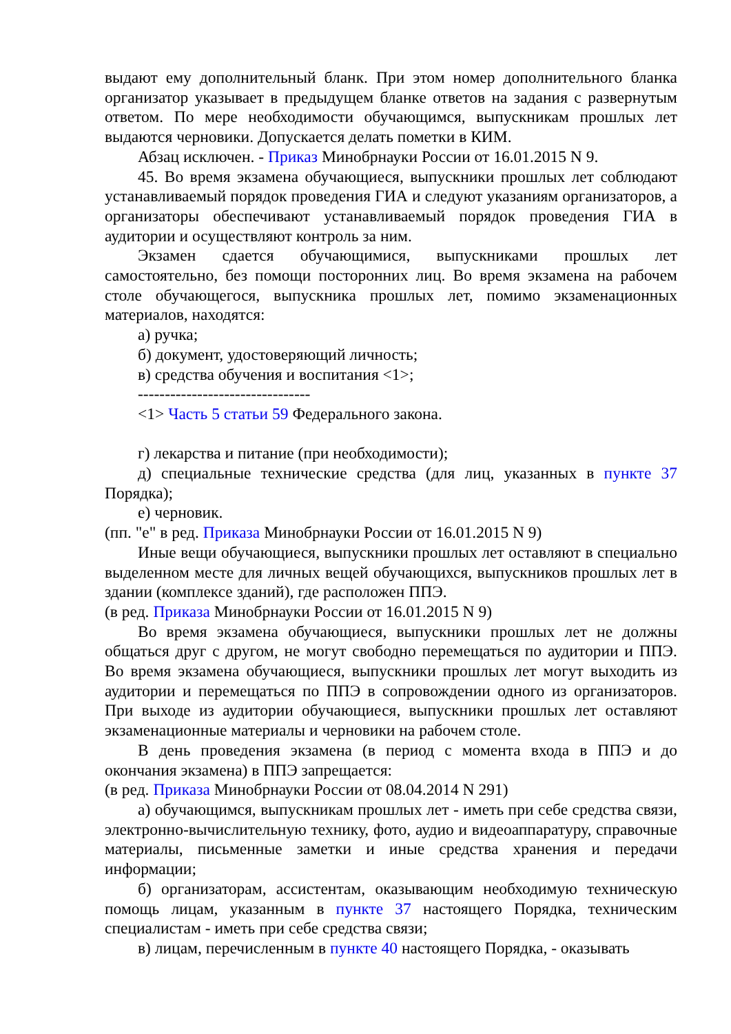выдают ему дополнительный бланк. При этом номер дополнительного бланка организатор указывает в предыдущем бланке ответов на задания с развернутым ответом. По мере необходимости обучающимся, выпускникам прошлых лет выдаются черновики. Допускается делать пометки в КИМ.
Абзац исключен. - Приказ Минобрнауки России от 16.01.2015 N 9.
45. Во время экзамена обучающиеся, выпускники прошлых лет соблюдают устанавливаемый порядок проведения ГИА и следуют указаниям организаторов, а организаторы обеспечивают устанавливаемый порядок проведения ГИА в аудитории и осуществляют контроль за ним.
Экзамен сдается обучающимися, выпускниками прошлых лет самостоятельно, без помощи посторонних лиц. Во время экзамена на рабочем столе обучающегося, выпускника прошлых лет, помимо экзаменационных материалов, находятся:
а) ручка;
б) документ, удостоверяющий личность;
в) средства обучения и воспитания <1>;
--------------------------------
<1> Часть 5 статьи 59 Федерального закона.
г) лекарства и питание (при необходимости);
д) специальные технические средства (для лиц, указанных в пункте 37 Порядка);
е) черновик.
(пп. "е" в ред. Приказа Минобрнауки России от 16.01.2015 N 9)
Иные вещи обучающиеся, выпускники прошлых лет оставляют в специально выделенном месте для личных вещей обучающихся, выпускников прошлых лет в здании (комплексе зданий), где расположен ППЭ.
(в ред. Приказа Минобрнауки России от 16.01.2015 N 9)
Во время экзамена обучающиеся, выпускники прошлых лет не должны общаться друг с другом, не могут свободно перемещаться по аудитории и ППЭ. Во время экзамена обучающиеся, выпускники прошлых лет могут выходить из аудитории и перемещаться по ППЭ в сопровождении одного из организаторов. При выходе из аудитории обучающиеся, выпускники прошлых лет оставляют экзаменационные материалы и черновики на рабочем столе.
В день проведения экзамена (в период с момента входа в ППЭ и до окончания экзамена) в ППЭ запрещается:
(в ред. Приказа Минобрнауки России от 08.04.2014 N 291)
а) обучающимся, выпускникам прошлых лет - иметь при себе средства связи, электронно-вычислительную технику, фото, аудио и видеоаппаратуру, справочные материалы, письменные заметки и иные средства хранения и передачи информации;
б) организаторам, ассистентам, оказывающим необходимую техническую помощь лицам, указанным в пункте 37 настоящего Порядка, техническим специалистам - иметь при себе средства связи;
в) лицам, перечисленным в пункте 40 настоящего Порядка, - оказывать